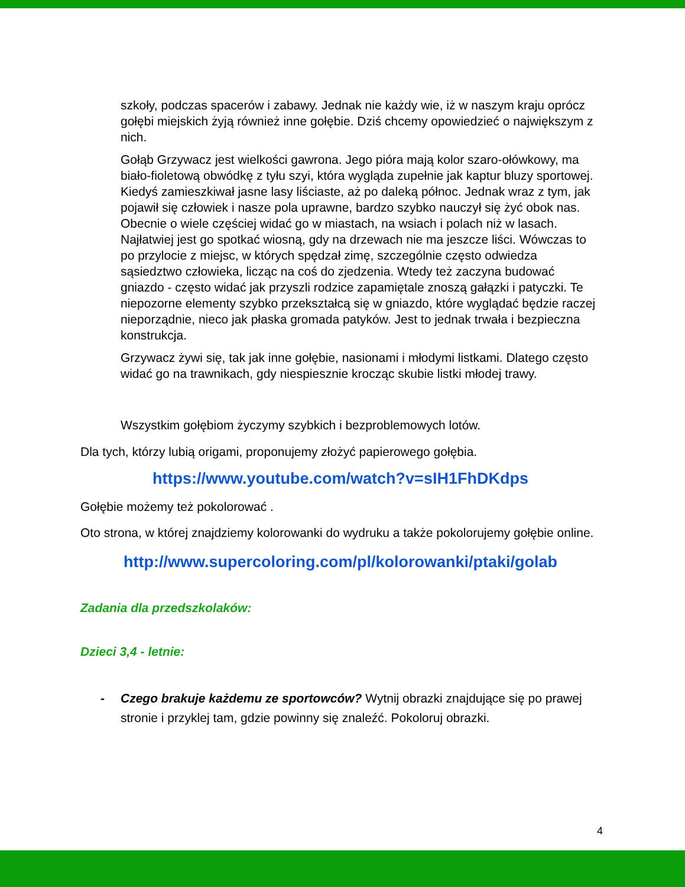szkoły, podczas spacerów i zabawy. Jednak nie każdy wie, iż w naszym kraju oprócz gołębi miejskich żyją również inne gołębie. Dziś chcemy opowiedzieć o największym z nich.
Gołąb Grzywacz jest wielkości gawrona. Jego pióra mają kolor szaro-ołówkowy, ma biało-fioletową obwódkę z tyłu szyi, która wygląda zupełnie jak kaptur bluzy sportowej.
Kiedyś zamieszkiwał jasne lasy liściaste, aż po daleką północ. Jednak wraz z tym, jak pojawił się człowiek i nasze pola uprawne, bardzo szybko nauczył się żyć obok nas. Obecnie o wiele częściej widać go w miastach, na wsiach i polach niż w lasach. Najłatwiej jest go spotkać wiosną, gdy na drzewach nie ma jeszcze liści. Wówczas to po przylocie z miejsc, w których spędzał zimę, szczególnie często odwiedza sąsiedztwo człowieka, licząc na coś do zjedzenia. Wtedy też zaczyna budować gniazdo - często widać jak przyszli rodzice zapamiętale znoszą gałązki i patyczki. Te niepozorne elementy szybko przekształcą się w gniazdo, które wyglądać będzie raczej nieporządnie, nieco jak płaska gromada patyków. Jest to jednak trwała i bezpieczna konstrukcja.
Grzywacz żywi się, tak jak inne gołębie, nasionami i młodymi listkami. Dlatego często widać go na trawnikach, gdy niespiesznie krocząc skubie listki młodej trawy.
Wszystkim gołębiom życzymy szybkich i bezproblemowych lotów.
Dla tych, którzy lubią origami, proponujemy złożyć papierowego gołębia.
https://www.youtube.com/watch?v=sIH1FhDKdps
Gołębie możemy też pokolorować .
Oto strona, w której znajdziemy kolorowanki do wydruku a także pokolorujemy gołębie online.
http://www.supercoloring.com/pl/kolorowanki/ptaki/golab
Zadania dla przedszkolaków:
Dzieci 3,4 - letnie:
- Czego brakuje każdemu ze sportowców? Wytnij obrazki znajdujące się po prawej stronie i przyklej tam, gdzie powinny się znaleźć. Pokoloruj obrazki.
4